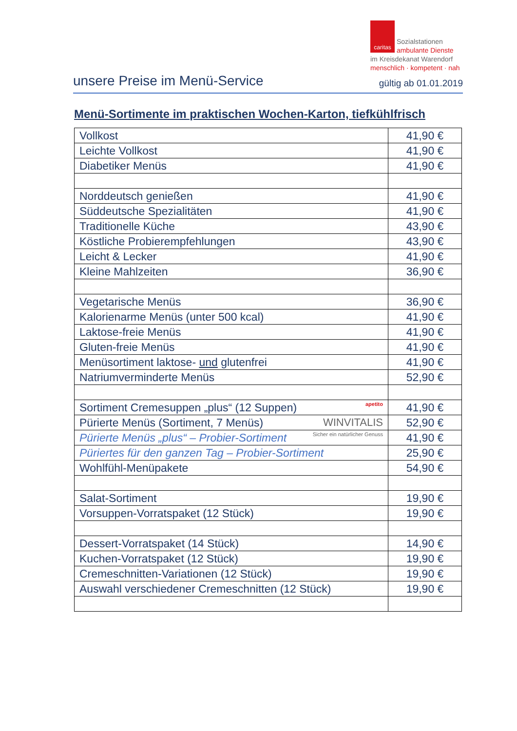caritas Sozialstationen
ambulante Dienste
im Kreisdekanat Warendorf
menschlich · kompetent · nah
unsere Preise im Menü-Service
gültig ab 01.01.2019
Menü-Sortimente im praktischen Wochen-Karton, tiefkühlfrisch
| Vollkost | 41,90 € |
| Leichte Vollkost | 41,90 € |
| Diabetiker Menüs | 41,90 € |
| Norddeutsch genießen | 41,90 € |
| Süddeutsche Spezialitäten | 41,90 € |
| Traditionelle Küche | 43,90 € |
| Köstliche Probierempfehlungen | 43,90 € |
| Leicht & Lecker | 41,90 € |
| Kleine Mahlzeiten | 36,90 € |
| Vegetarische Menüs | 36,90 € |
| Kalorienarme Menüs (unter 500 kcal) | 41,90 € |
| Laktose-freie Menüs | 41,90 € |
| Gluten-freie Menüs | 41,90 € |
| Menüsortiment laktose- und glutenfrei | 41,90 € |
| Natriumverminderte Menüs | 52,90 € |
| Sortiment Cremesuppen „plus“ (12 Suppen) apetito | 41,90 € |
| Pürierte Menüs (Sortiment, 7 Menüs) WINVITALIS | 52,90 € |
| Pürierte Menüs „plus“ – Probier-Sortiment Sicher ein natürlicher Genuss | 41,90 € |
| Püriertes für den ganzen Tag – Probier-Sortiment | 25,90 € |
| Wohlfühl-Menüpakete | 54,90 € |
| Salat-Sortiment | 19,90 € |
| Vorsuppen-Vorratspaket (12 Stück) | 19,90 € |
| Dessert-Vorratspaket (14 Stück) | 14,90 € |
| Kuchen-Vorratspaket (12 Stück) | 19,90 € |
| Cremeschnitten-Variationen (12 Stück) | 19,90 € |
| Auswahl verschiedener Cremeschnitten (12 Stück) | 19,90 € |